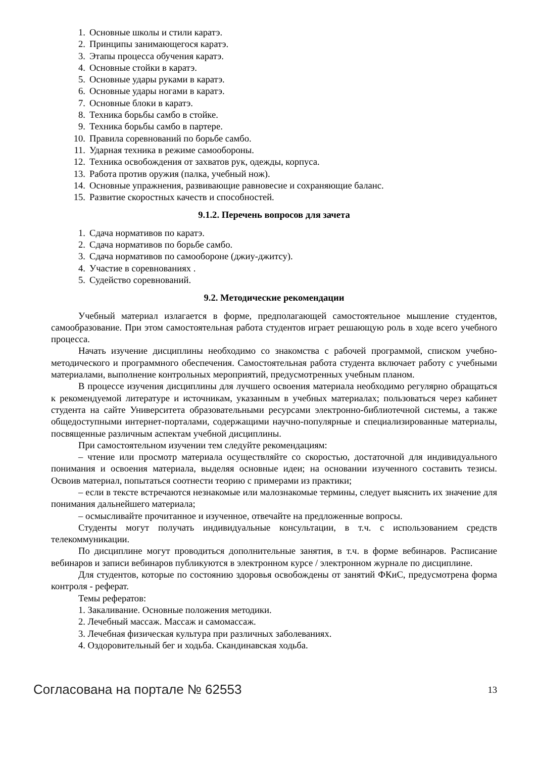1. Основные школы и стили каратэ.
2. Принципы занимающегося каратэ.
3. Этапы процесса обучения каратэ.
4. Основные стойки в каратэ.
5. Основные удары руками в каратэ.
6. Основные удары ногами в каратэ.
7. Основные блоки в каратэ.
8. Техника борьбы самбо в стойке.
9. Техника борьбы самбо в партере.
10. Правила соревнований по борьбе самбо.
11. Ударная техника в режиме самообороны.
12. Техника освобождения от захватов рук, одежды, корпуса.
13. Работа против оружия (палка, учебный нож).
14. Основные упражнения, развивающие равновесие и сохраняющие баланс.
15. Развитие скоростных качеств и способностей.
9.1.2. Перечень вопросов для зачета
1. Сдача нормативов по каратэ.
2. Сдача нормативов по борьбе самбо.
3. Сдача нормативов по самообороне (джиу-джитсу).
4. Участие в соревнованиях .
5. Судейство соревнований.
9.2. Методические рекомендации
Учебный материал излагается в форме, предполагающей самостоятельное мышление студентов, самообразование. При этом самостоятельная работа студентов играет решающую роль в ходе всего учебного процесса.
Начать изучение дисциплины необходимо со знакомства с рабочей программой, списком учебно-методического и программного обеспечения. Самостоятельная работа студента включает работу с учебными материалами, выполнение контрольных мероприятий, предусмотренных учебным планом.
В процессе изучения дисциплины для лучшего освоения материала необходимо регулярно обращаться к рекомендуемой литературе и источникам, указанным в учебных материалах; пользоваться через кабинет студента на сайте Университета образовательными ресурсами электронно-библиотечной системы, а также общедоступными интернет-порталами, содержащими научно-популярные и специализированные материалы, посвященные различным аспектам учебной дисциплины.
При самостоятельном изучении тем следуйте рекомендациям:
– чтение или просмотр материала осуществляйте со скоростью, достаточной для индивидуального понимания и освоения материала, выделяя основные идеи; на основании изученного составить тезисы. Освоив материал, попытаться соотнести теорию с примерами из практики;
– если в тексте встречаются незнакомые или малознакомые термины, следует выяснить их значение для понимания дальнейшего материала;
– осмысливайте прочитанное и изученное, отвечайте на предложенные вопросы.
Студенты могут получать индивидуальные консультации, в т.ч. с использованием средств телекоммуникации.
По дисциплине могут проводиться дополнительные занятия, в т.ч. в форме вебинаров. Расписание вебинаров и записи вебинаров публикуются в электронном курсе / электронном журнале по дисциплине.
Для студентов, которые по состоянию здоровья освобождены от занятий ФКиС, предусмотрена форма контроля - реферат.
Темы рефератов:
1. Закаливание. Основные положения методики.
2. Лечебный массаж. Массаж и самомассаж.
3. Лечебная физическая культура при различных заболеваниях.
4. Оздоровительный бег и ходьба. Скандинавская ходьба.
Согласована на портале № 62553
13